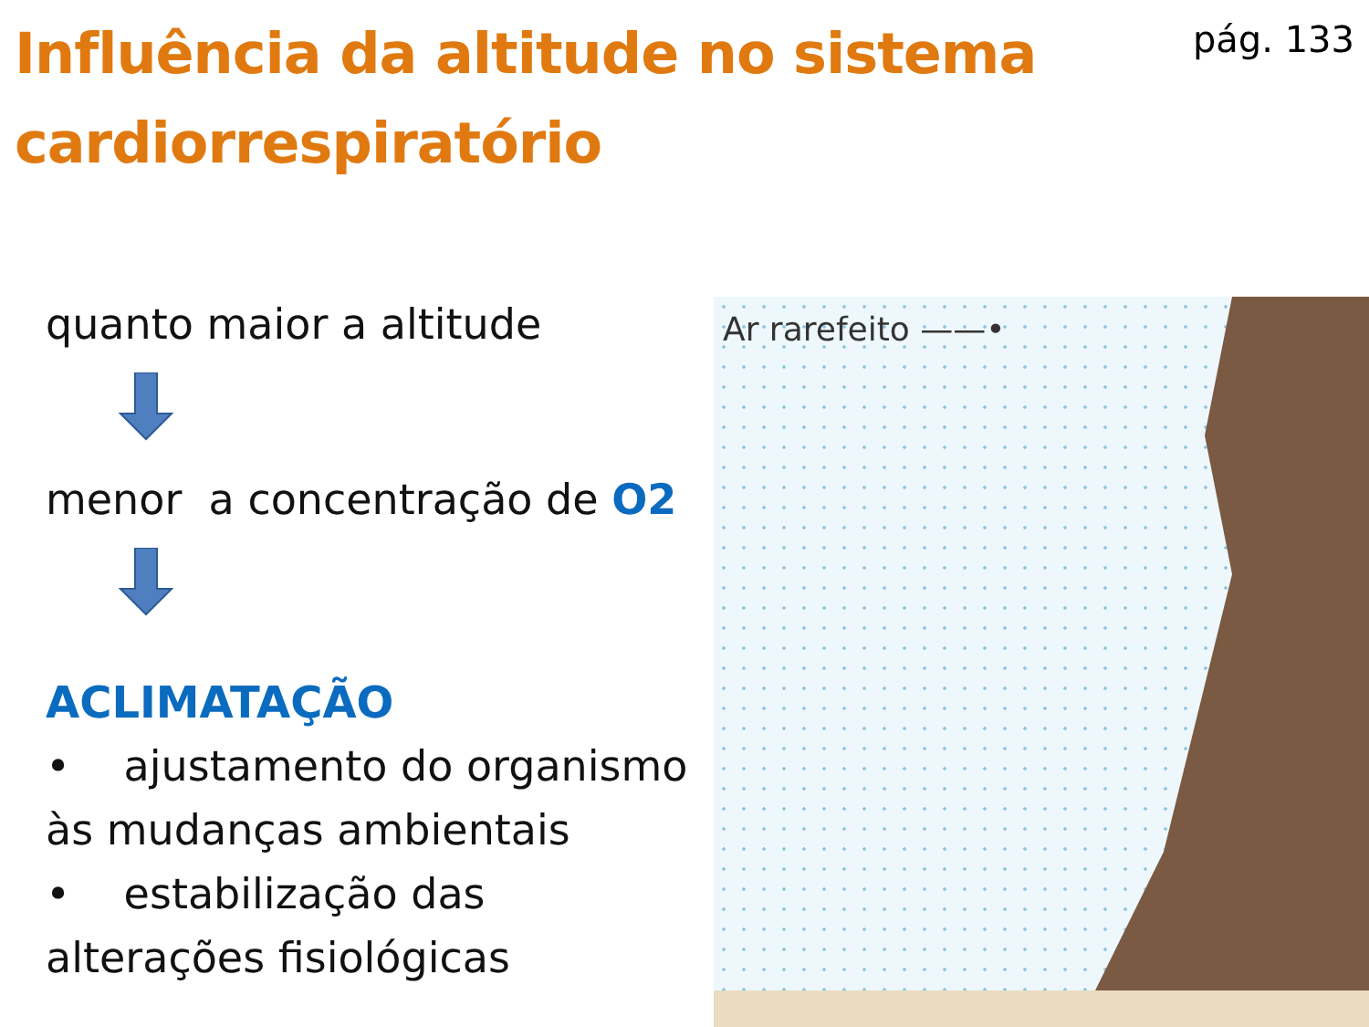Influência da altitude no sistema cardiorrespiratório
pág. 133
quanto maior a altitude
menor a concentração de O2
ACLIMATAÇÃO
• ajustamento do organismo às mudanças ambientais
• estabilização das alterações fisiológicas
Ar rarefeito ——•